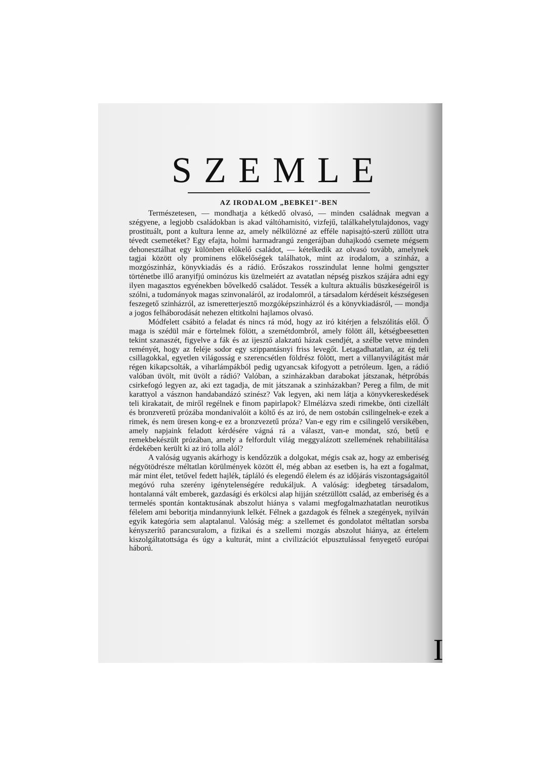SZEMLE
AZ IRODALOM „BEBKEI"-BEN
Természetesen, — mondhatja a kétkedő olvasó, — minden családnak megvan a szégyene, a legjobb családokban is akad váltóhamisitó, vizfejű, találkahelytulajdonos, vagy prostituált, pont a kultura lenne az, amely nélkülözné az efféle napisajtó-szerű züllött utra tévedt csemetéket? Egy efajta, holmi harmadrangú zengerájban duhajkodó csemete mégsem dehonesztálhat egy különben előkelő családot, — kételkedik az olvasó tovább, amelynek tagjai között oly prominens előkelőségek találhatok, mint az irodalom, a szinház, a mozgószinház, könyvkiadás és a rádió. Erőszakos rosszindulat lenne holmi gengszter történetbe illő aranyifjú ominózus kis üzelmeiért az avatatlan népség piszkos szájára adni egy ilyen magasztos egyénekben bővelkedő családot. Tessék a kultura aktuális büszkeségeiről is szólni, a tudományok magas szinvonaláról, az irodalomról, a társadalom kérdéseit készségesen feszegető szinházról, az ismeretterjesztő mozgóképszinházról és a könyvkiadásról, — mondja a jogos felháborodását nehezen eltitkolni hajlamos olvasó.
Módfelett csábitó a feladat és nincs rá mód, hogy az iró kitérjen a felszólitás elől. Ő maga is szédül már e förtelmek fölött, a szemétdombról, amely fölött áll, kétségbeesetten tekint szanaszét, figyelve a fák és az ijesztő alakzatú házak csendjét, a szélbe vetve minden reményét, hogy az feléje sodor egy szippantásnyi friss levegőt. Letagadhatatlan, az ég teli csillagokkal, egyetlen világosság e szerencsétlen földrész fölött, mert a villanyvilágitást már régen kikapcsolták, a viharlámpákból pedig ugyancsak kifogyott a petróleum. Igen, a rádió valóban üvölt, mit üvölt a rádió? Valóban, a szinházakban darabokat játszanak, hétpróbás csirkefogó legyen az, aki ezt tagadja, de mit játszanak a szinházakban? Pereg a film, de mit karattyol a vásznon handabandázó szinész? Vak legyen, aki nem látja a könyvkereskedések teli kirakatait, de miről regélnek e finom papirlapok? Elmélázva szedi rimekbe, önti cizellált és bronzveretű prózába mondanivalóit a költő és az iró, de nem ostobán csilingelnek-e ezek a rimek, és nem üresen kong-e ez a bronzvezetű próza? Van-e egy rim e csilingelő versikében, amely napjaink feladott kérdésére vágná rá a választ, van-e mondat, szó, betű e remekbekészült prózában, amely a felfordult világ meggyalázott szellemének rehabilitálása érdekében került ki az iró tolla alól?
A valóság ugyanis akárhogy is kendőzzük a dolgokat, mégis csak az, hogy az emberiség négyötödrésze méltatlan körülmények között él, még abban az esetben is, ha ezt a fogalmat, már mint élet, tetővel fedett hajlék, tápláló és elegendő élelem és az időjárás viszontagságaitól megóvó ruha szerény igénytelenségére redukáljuk. A valóság: idegbeteg társadalom, hontalanná vált emberek, gazdasági és erkölcsi alap hijján szétzüllött család, az emberiség és a termelés spontán kontaktusának abszolut hiánya s valami megfogalmazhatatlan neurotikus félelem ami beboritja mindannyiunk lelkét. Félnek a gazdagok és félnek a szegények, nyilván egyik kategória sem alaptalanul. Valóság még: a szellemet és gondolatot méltatlan sorsba kényszerítő parancsuralom, a fizikai és a szellemi mozgás abszolut hiánya, az értelem kiszolgáltatottsága és úgy a kulturát, mint a civilizációt elpusztulással fenyegető európai háború.
I